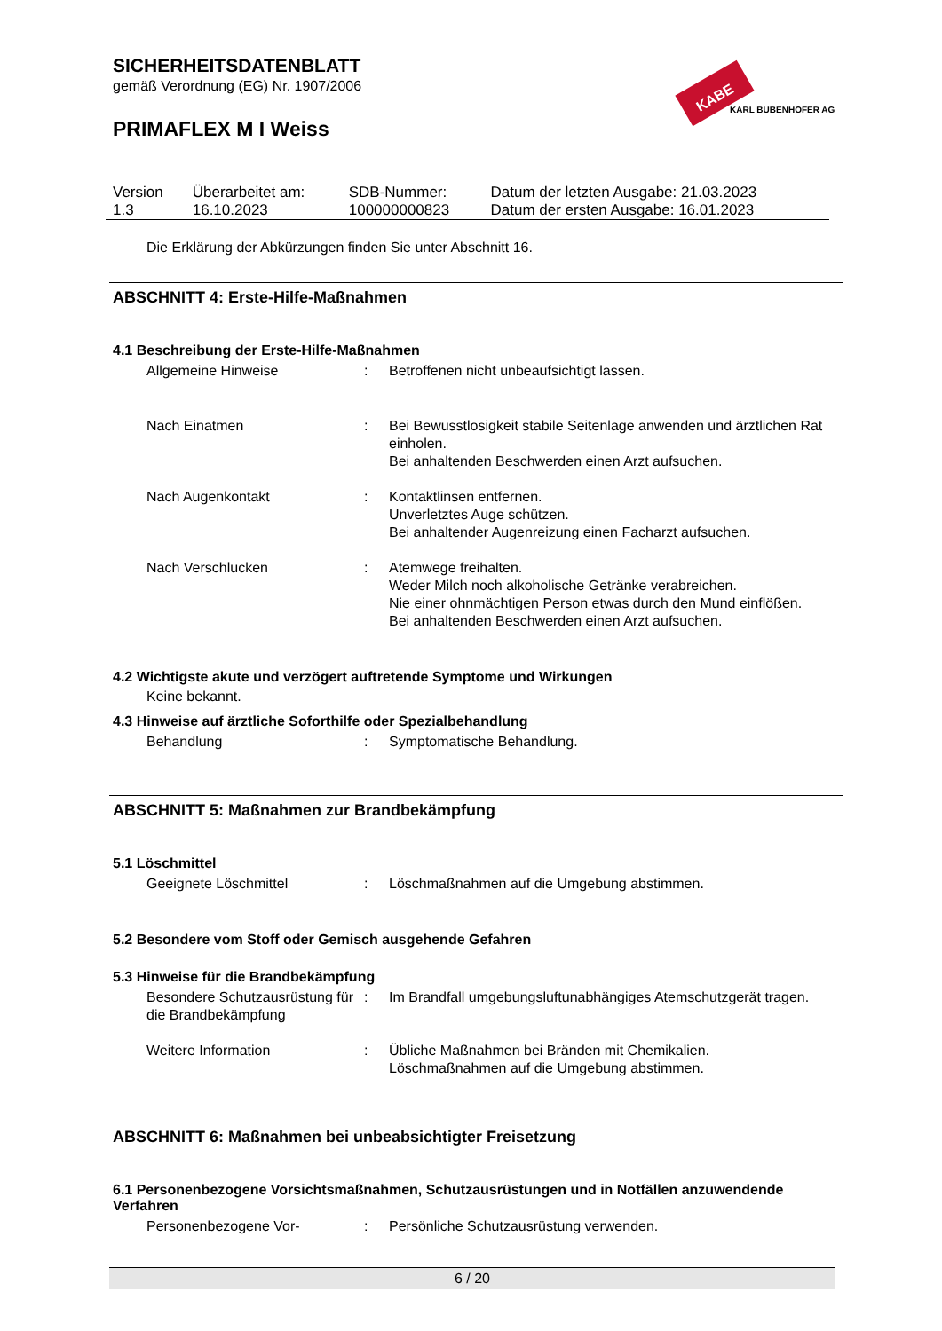SICHERHEITSDATENBLATT
gemäß Verordnung (EG) Nr. 1907/2006
KABE
KARL BUBENHOFER AG
PRIMAFLEX M I Weiss
| Version 1.3 | Überarbeitet am: 16.10.2023 | SDB-Nummer: 100000000823 | Datum der letzten Ausgabe: 21.03.2023 Datum der ersten Ausgabe: 16.01.2023 |
Die Erklärung der Abkürzungen finden Sie unter Abschnitt 16.
ABSCHNITT 4: Erste-Hilfe-Maßnahmen
4.1 Beschreibung der Erste-Hilfe-Maßnahmen
| Allgemeine Hinweise | : | Betroffenen nicht unbeaufsichtigt lassen. |
| Nach Einatmen | : | Bei Bewusstlosigkeit stabile Seitenlage anwenden und ärztlichen Rat einholen. Bei anhaltenden Beschwerden einen Arzt aufsuchen. |
| Nach Augenkontakt | : | Kontaktlinsen entfernen. Unverletztes Auge schützen. Bei anhaltender Augenreizung einen Facharzt aufsuchen. |
| Nach Verschlucken | : | Atemwege freihalten. Weder Milch noch alkoholische Getränke verabreichen. Nie einer ohnmächtigen Person etwas durch den Mund einflößen. Bei anhaltenden Beschwerden einen Arzt aufsuchen. |
4.2 Wichtigste akute und verzögert auftretende Symptome und Wirkungen
Keine bekannt.
4.3 Hinweise auf ärztliche Soforthilfe oder Spezialbehandlung
| Behandlung | : | Symptomatische Behandlung. |
ABSCHNITT 5: Maßnahmen zur Brandbekämpfung
5.1 Löschmittel
| Geeignete Löschmittel | : | Löschmaßnahmen auf die Umgebung abstimmen. |
5.2 Besondere vom Stoff oder Gemisch ausgehende Gefahren
5.3 Hinweise für die Brandbekämpfung
| Besondere Schutzausrüstung für die Brandbekämpfung | : | Im Brandfall umgebungsluftunabhängiges Atemschutzgerät tragen. |
| Weitere Information | : | Übliche Maßnahmen bei Bränden mit Chemikalien. Löschmaßnahmen auf die Umgebung abstimmen. |
ABSCHNITT 6: Maßnahmen bei unbeabsichtigter Freisetzung
6.1 Personenbezogene Vorsichtsmaßnahmen, Schutzausrüstungen und in Notfällen anzuwendende Verfahren
| Personenbezogene Vor- | : | Persönliche Schutzausrüstung verwenden. |
6 / 20